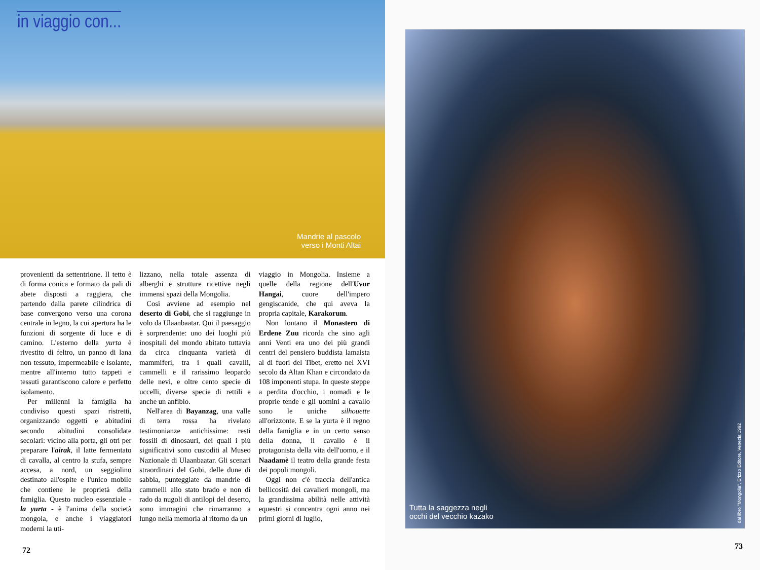in viaggio con...
Mandrie al pascolo
verso i Monti Altai
provenienti da settentrione. Il tetto è di forma conica e formato da pali di abete disposti a raggiera, che partendo dalla parete cilindrica di base convergono verso una corona centrale in legno, la cui apertura ha le funzioni di sorgente di luce e di camino. L'esterno della yurta è rivestito di feltro, un panno di lana non tessuto, impermeabile e isolante, mentre all'interno tutto tappeti e tessuti garantiscono calore e perfetto isolamento.
Per millenni la famiglia ha condiviso questi spazi ristretti, organizzando oggetti e abitudini secondo abitudini consolidate secolari: vicino alla porta, gli otri per preparare l'airak, il latte fermentato di cavalla, al centro la stufa, sempre accesa, a nord, un seggiolino destinato all'ospite e l'unico mobile che contiene le proprietà della famiglia. Questo nucleo essenziale - la yurta - è l'anima della società mongola, e anche i viaggiatori moderni la uti-
lizzano, nella totale assenza di alberghi e strutture ricettive negli immensi spazi della Mongolia.
Così avviene ad esempio nel deserto di Gobi, che si raggiunge in volo da Ulaanbaatar. Qui il paesaggio è sorprendente: uno dei luoghi più inospitali del mondo abitato tuttavia da circa cinquanta varietà di mammiferi, tra i quali cavalli, cammelli e il rarissimo leopardo delle nevi, e oltre cento specie di uccelli, diverse specie di rettili e anche un anfibio.
Nell'area di Bayanzag, una valle di terra rossa ha rivelato testimonianze antichissime: resti fossili di dinosauri, dei quali i più significativi sono custoditi al Museo Nazionale di Ulaanbaatar. Gli scenari straordinari del Gobi, delle dune di sabbia, punteggiate da mandrie di cammelli allo stato brado e non di rado da nugoli di antilopi del deserto, sono immagini che rimarranno a lungo nella memoria al ritorno da un
viaggio in Mongolia. Insieme a quelle della regione dell'Uvur Hangai, cuore dell'impero gengiscanide, che qui aveva la propria capitale, Karakorum.
Non lontano il Monastero di Erdene Zuu ricorda che sino agli anni Venti era uno dei più grandi centri del pensiero buddista lamaista al di fuori del Tibet, eretto nel XVI secolo da Altan Khan e circondato da 108 imponenti stupa. In queste steppe a perdita d'occhio, i nomadi e le proprie tende e gli uomini a cavallo sono le uniche silhouette all'orizzonte. E se la yurta è il regno della famiglia e in un certo senso della donna, il cavallo è il protagonista della vita dell'uomo, e il Naadamè il teatro della grande festa dei popoli mongoli.
Oggi non c'è traccia dell'antica bellicosità dei cavalieri mongoli, ma la grandissima abilità nelle attività equestri si concentra ogni anno nei primi giorni di luglio,
72
Tutta la saggezza negli
occhi del vecchio kazako
dal libro "Mongolia", Erizzo Editore, Venezia 1992
73